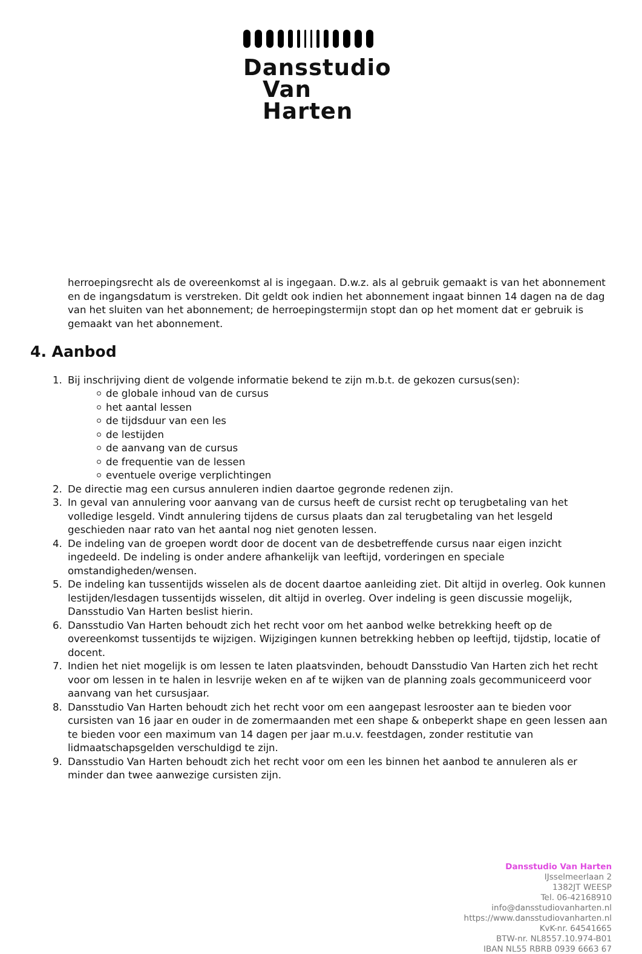Dansstudio
Van Harten
herroepingsrecht als de overeenkomst al is ingegaan. D.w.z. als al gebruik gemaakt is van het abonnement en de ingangsdatum is verstreken. Dit geldt ook indien het abonnement ingaat binnen 14 dagen na de dag van het sluiten van het abonnement; de herroepingstermijn stopt dan op het moment dat er gebruik is gemaakt van het abonnement.
4. Aanbod
1. Bij inschrijving dient de volgende informatie bekend te zijn m.b.t. de gekozen cursus(sen):
de globale inhoud van de cursus
het aantal lessen
de tijdsduur van een les
de lestijden
de aanvang van de cursus
de frequentie van de lessen
eventuele overige verplichtingen
2. De directie mag een cursus annuleren indien daartoe gegronde redenen zijn.
3. In geval van annulering voor aanvang van de cursus heeft de cursist recht op terugbetaling van het volledige lesgeld. Vindt annulering tijdens de cursus plaats dan zal terugbetaling van het lesgeld geschieden naar rato van het aantal nog niet genoten lessen.
4. De indeling van de groepen wordt door de docent van de desbetreffende cursus naar eigen inzicht ingedeeld. De indeling is onder andere afhankelijk van leeftijd, vorderingen en speciale omstandigheden/wensen.
5. De indeling kan tussentijds wisselen als de docent daartoe aanleiding ziet. Dit altijd in overleg. Ook kunnen lestijden/lesdagen tussentijds wisselen, dit altijd in overleg. Over indeling is geen discussie mogelijk, Dansstudio Van Harten beslist hierin.
6. Dansstudio Van Harten behoudt zich het recht voor om het aanbod welke betrekking heeft op de overeenkomst tussentijds te wijzigen. Wijzigingen kunnen betrekking hebben op leeftijd, tijdstip, locatie of docent.
7. Indien het niet mogelijk is om lessen te laten plaatsvinden, behoudt Dansstudio Van Harten zich het recht voor om lessen in te halen in lesvrije weken en af te wijken van de planning zoals gecommuniceerd voor aanvang van het cursusjaar.
8. Dansstudio Van Harten behoudt zich het recht voor om een aangepast lesrooster aan te bieden voor cursisten van 16 jaar en ouder in de zomermaanden met een shape & onbeperkt shape en geen lessen aan te bieden voor een maximum van 14 dagen per jaar m.u.v. feestdagen, zonder restitutie van lidmaatschapsgelden verschuldigd te zijn.
9. Dansstudio Van Harten behoudt zich het recht voor om een les binnen het aanbod te annuleren als er minder dan twee aanwezige cursisten zijn.
Dansstudio Van Harten
IJsselmeerlaan 2
1382JT WEESP
Tel. 06-42168910
info@dansstudiovanharten.nl
https://www.dansstudiovanharten.nl
KvK-nr. 64541665
BTW-nr. NL8557.10.974-B01
IBAN NL55 RBRB 0939 6663 67